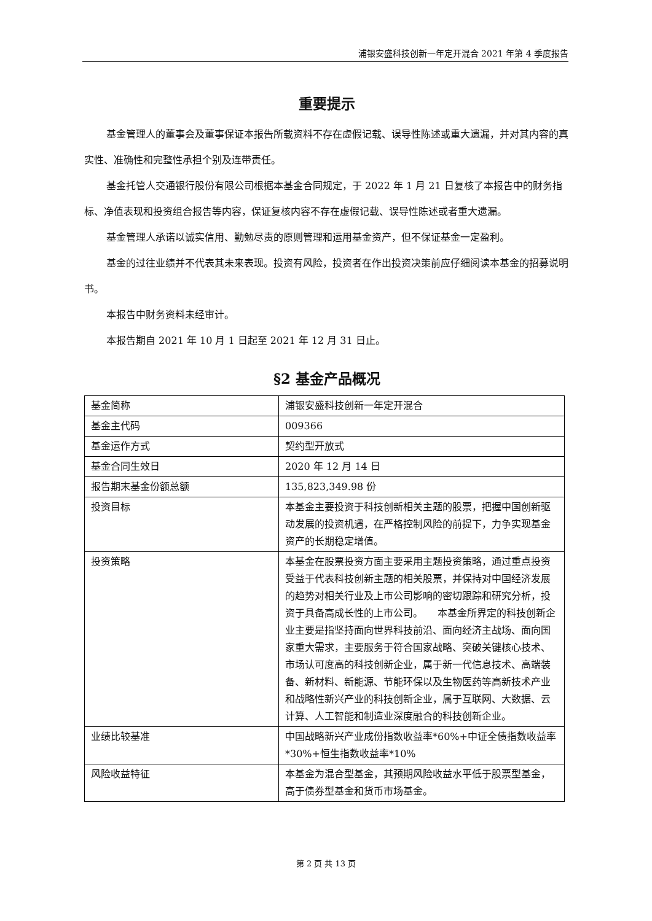浦银安盛科技创新一年定开混合 2021 年第 4 季度报告
重要提示
基金管理人的董事会及董事保证本报告所载资料不存在虚假记载、误导性陈述或重大遗漏，并对其内容的真实性、准确性和完整性承担个别及连带责任。
基金托管人交通银行股份有限公司根据本基金合同规定，于 2022 年 1 月 21 日复核了本报告中的财务指标、净值表现和投资组合报告等内容，保证复核内容不存在虚假记载、误导性陈述或者重大遗漏。
基金管理人承诺以诚实信用、勤勉尽责的原则管理和运用基金资产，但不保证基金一定盈利。
基金的过往业绩并不代表其未来表现。投资有风险，投资者在作出投资决策前应仔细阅读本基金的招募说明书。
本报告中财务资料未经审计。
本报告期自 2021 年 10 月 1 日起至 2021 年 12 月 31 日止。
§2 基金产品概况
| 基金简称 | 浦银安盛科技创新一年定开混合 |
| 基金主代码 | 009366 |
| 基金运作方式 | 契约型开放式 |
| 基金合同生效日 | 2020 年 12 月 14 日 |
| 报告期末基金份额总额 | 135,823,349.98 份 |
| 投资目标 | 本基金主要投资于科技创新相关主题的股票，把握中国创新驱动发展的投资机遇，在严格控制风险的前提下，力争实现基金资产的长期稳定增值。 |
| 投资策略 | 本基金在股票投资方面主要采用主题投资策略，通过重点投资受益于代表科技创新主题的相关股票，并保持对中国经济发展的趋势对相关行业及上市公司影响的密切跟踪和研究分析，投资于具备高成长性的上市公司。 本基金所界定的科技创新企业主要是指坚持面向世界科技前沿、面向经济主战场、面向国家重大需求，主要服务于符合国家战略、突破关键核心技术、市场认可度高的科技创新企业，属于新一代信息技术、高端装备、新材料、新能源、节能环保以及生物医药等高新技术产业和战略性新兴产业的科技创新企业，属于互联网、大数据、云计算、人工智能和制造业深度融合的科技创新企业。 |
| 业绩比较基准 | 中国战略新兴产业成份指数收益率*60%+中证全债指数收益率*30%+恒生指数收益率*10% |
| 风险收益特征 | 本基金为混合型基金，其预期风险收益水平低于股票型基金，高于债券型基金和货币市场基金。 |
第 2 页 共 13 页